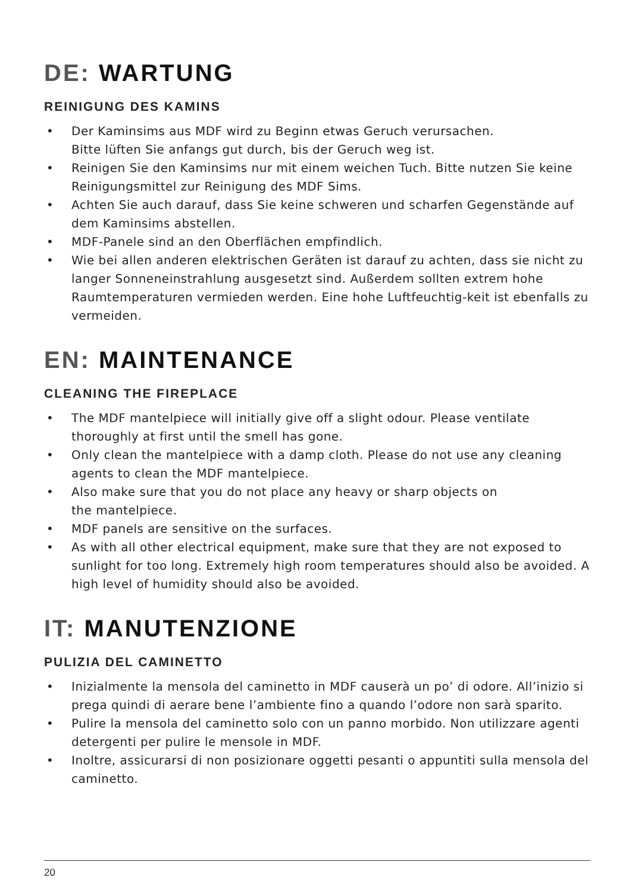DE: WARTUNG
REINIGUNG DES KAMINS
• Der Kaminsims aus MDF wird zu Beginn etwas Geruch verursachen.
Bitte lüften Sie anfangs gut durch, bis der Geruch weg ist.
• Reinigen Sie den Kaminsims nur mit einem weichen Tuch. Bitte nutzen Sie keine Reinigungsmittel zur Reinigung des MDF Sims.
• Achten Sie auch darauf, dass Sie keine schweren und scharfen Gegenstände auf dem Kaminsims abstellen.
• MDF-Panele sind an den Oberflächen empfindlich.
• Wie bei allen anderen elektrischen Geräten ist darauf zu achten, dass sie nicht zu langer Sonneneinstrahlung ausgesetzt sind. Außerdem sollten extrem hohe Raumtemperaturen vermieden werden. Eine hohe Luftfeuchtig-keit ist ebenfalls zu vermeiden.
EN: MAINTENANCE
CLEANING THE FIREPLACE
• The MDF mantelpiece will initially give off a slight odour. Please ventilate thoroughly at first until the smell has gone.
• Only clean the mantelpiece with a damp cloth. Please do not use any cleaning agents to clean the MDF mantelpiece.
• Also make sure that you do not place any heavy or sharp objects on
the mantelpiece.
• MDF panels are sensitive on the surfaces.
• As with all other electrical equipment, make sure that they are not exposed to sunlight for too long. Extremely high room temperatures should also be avoided. A high level of humidity should also be avoided.
IT: MANUTENZIONE
PULIZIA DEL CAMINETTO
• Inizialmente la mensola del caminetto in MDF causerà un po’ di odore. All’inizio si prega quindi di aerare bene l’ambiente fino a quando l’odore non sarà sparito.
• Pulire la mensola del caminetto solo con un panno morbido. Non utilizzare agenti detergenti per pulire le mensole in MDF.
• Inoltre, assicurarsi di non posizionare oggetti pesanti o appuntiti sulla mensola del caminetto.
20